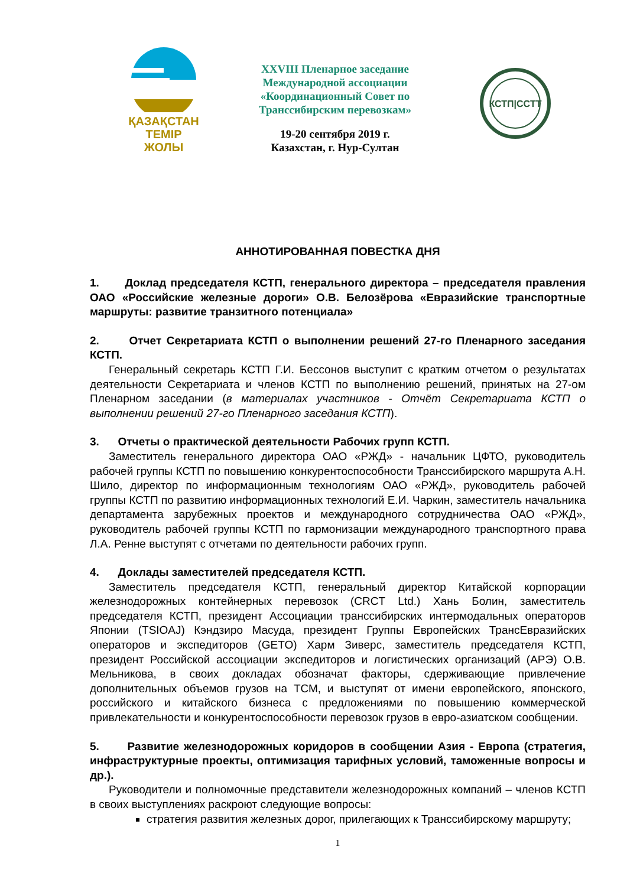ҚАЗАҚСТАН
ТЕМІР
ЖОЛЫ
XXVIII Пленарное заседание
Международной ассоциации
«Координационный Совет по
Транссибирским перевозкам»
19-20 сентября 2019 г.
Казахстан, г. Нур-Султан
КСТП|CCTT
АННОТИРОВАННАЯ ПОВЕСТКА ДНЯ
1. Доклад председателя КСТП, генерального директора – председателя правления ОАО «Российские железные дороги» О.В. Белозёрова «Евразийские транспортные маршруты: развитие транзитного потенциала»
2. Отчет Секретариата КСТП о выполнении решений 27-го Пленарного заседания КСТП.
Генеральный секретарь КСТП Г.И. Бессонов выступит с кратким отчетом о результатах деятельности Секретариата и членов КСТП по выполнению решений, принятых на 27-ом Пленарном заседании (в материалах участников - Отчёт Секретариата КСТП о выполнении решений 27-го Пленарного заседания КСТП).
3. Отчеты о практической деятельности Рабочих групп КСТП.
Заместитель генерального директора ОАО «РЖД» - начальник ЦФТО, руководитель рабочей группы КСТП по повышению конкурентоспособности Транссибирского маршрута А.Н. Шило, директор по информационным технологиям ОАО «РЖД», руководитель рабочей группы КСТП по развитию информационных технологий Е.И. Чаркин, заместитель начальника департамента зарубежных проектов и международного сотрудничества ОАО «РЖД», руководитель рабочей группы КСТП по гармонизации международного транспортного права Л.А. Ренне выступят с отчетами по деятельности рабочих групп.
4. Доклады заместителей председателя КСТП.
Заместитель председателя КСТП, генеральный директор Китайской корпорации железнодорожных контейнерных перевозок (CRCT Ltd.) Хань Болин, заместитель председателя КСТП, президент Ассоциации транссибирских интермодальных операторов Японии (TSIOAJ) Кэндзиро Масуда, президент Группы Европейских ТрансЕвразийских операторов и экспедиторов (GETO) Харм Зиверс, заместитель председателя КСТП, президент Российской ассоциации экспедиторов и логистических организаций (АРЭ) О.В. Мельникова, в своих докладах обозначат факторы, сдерживающие привлечение дополнительных объемов грузов на ТСМ, и выступят от имени европейского, японского, российского и китайского бизнеса с предложениями по повышению коммерческой привлекательности и конкурентоспособности перевозок грузов в евро-азиатском сообщении.
5. Развитие железнодорожных коридоров в сообщении Азия - Европа (стратегия, инфраструктурные проекты, оптимизация тарифных условий, таможенные вопросы и др.).
Руководители и полномочные представители железнодорожных компаний – членов КСТП в своих выступлениях раскроют следующие вопросы:
стратегия развития железных дорог, прилегающих к Транссибирскому маршруту;
1